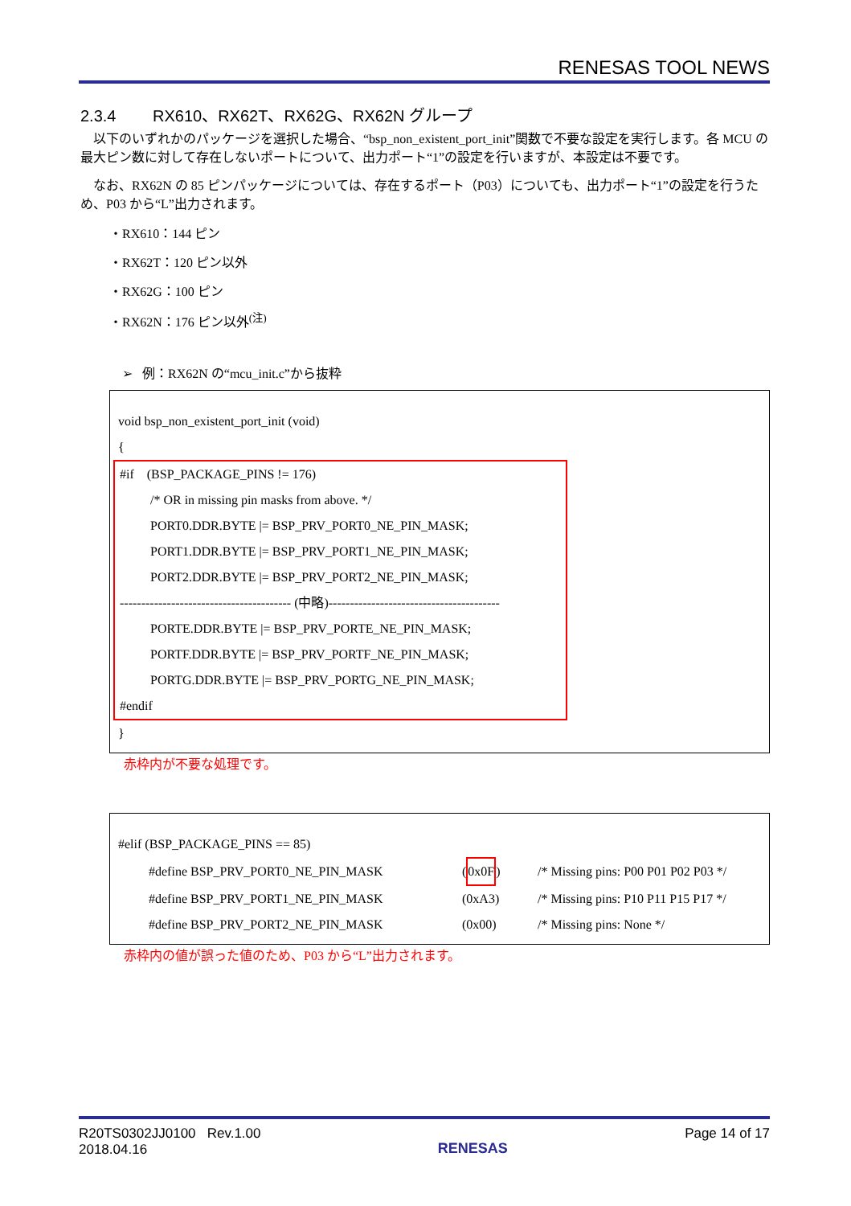RENESAS TOOL NEWS
2.3.4 RX610、RX62T、RX62G、RX62N グループ
以下のいずれかのパッケージを選択した場合、“bsp_non_existent_port_init”関数で不要な設定を実行します。各 MCU の最大ピン数に対して存在しないポートについて、出力ポート“1”の設定を行いますが、本設定は不要です。
なお、RX62N の 85 ピンパッケージについては、存在するポート（P03）についても、出力ポート“1”の設定を行うため、P03 から“L”出力されます。
・RX610：144 ピン
・RX62T：120 ピン以外
・RX62G：100 ピン
・RX62N：176 ピン以外<sup>(注)</sup>
➢ 例：RX62N の“mcu_init.c”から抜粋
void bsp_non_existent_port_init (void)
{
#if (BSP_PACKAGE_PINS != 176)
/* OR in missing pin masks from above. */
PORT0.DDR.BYTE |= BSP_PRV_PORT0_NE_PIN_MASK;
PORT1.DDR.BYTE |= BSP_PRV_PORT1_NE_PIN_MASK;
PORT2.DDR.BYTE |= BSP_PRV_PORT2_NE_PIN_MASK;
---------------------------------------- (中略)----------------------------------------
PORTE.DDR.BYTE |= BSP_PRV_PORTE_NE_PIN_MASK;
PORTF.DDR.BYTE |= BSP_PRV_PORTF_NE_PIN_MASK;
PORTG.DDR.BYTE |= BSP_PRV_PORTG_NE_PIN_MASK;
#endif
}
赤枠内が不要な処理です。
#elif (BSP_PACKAGE_PINS == 85)
#define BSP_PRV_PORT0_NE_PIN_MASK (0x0F) /* Missing pins: P00 P01 P02 P03 */
#define BSP_PRV_PORT1_NE_PIN_MASK (0xA3) /* Missing pins: P10 P11 P15 P17 */
#define BSP_PRV_PORT2_NE_PIN_MASK (0x00) /* Missing pins: None */
赤枠内の値が誤った値のため、P03 から“L”出力されます。
R20TS0302JJ0100 Rev.1.00
2018.04.16
RENESAS
Page 14 of 17